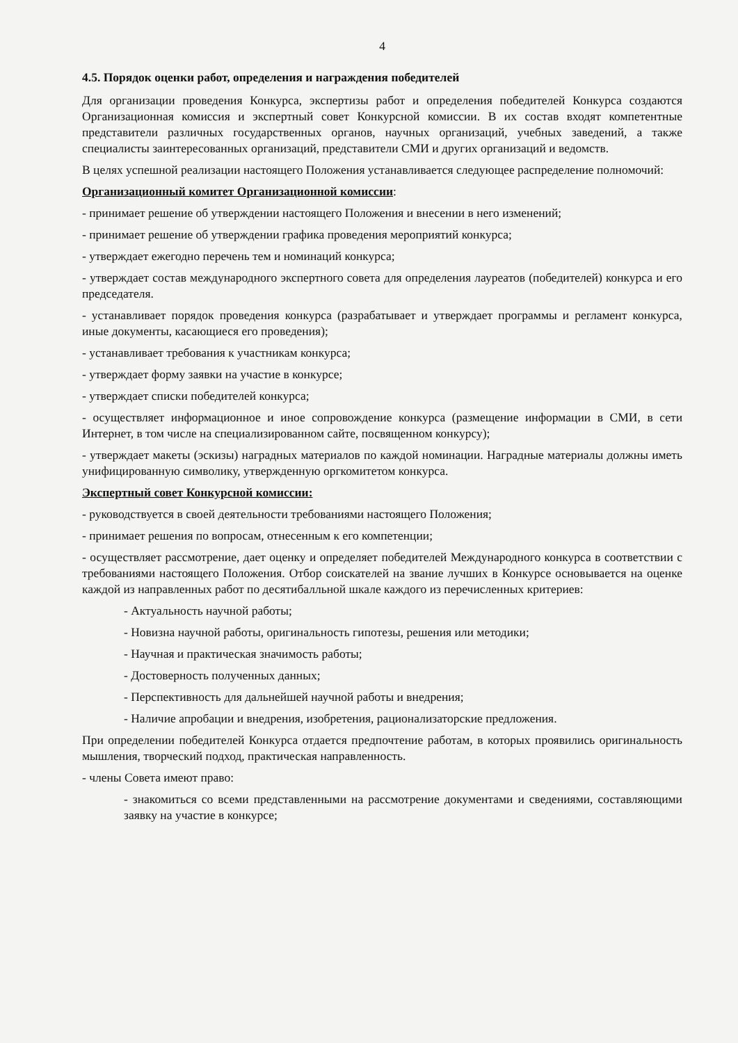4
4.5. Порядок оценки работ, определения и награждения победителей
Для организации проведения Конкурса, экспертизы работ и определения победителей Конкурса создаются Организационная комиссия и экспертный совет Конкурсной комиссии. В их состав входят компетентные представители различных государственных органов, научных организаций, учебных заведений, а также специалисты заинтересованных организаций, представители СМИ и других организаций и ведомств.
В целях успешной реализации настоящего Положения устанавливается следующее распределение полномочий:
Организационный комитет Организационной комиссии:
- принимает решение об утверждении настоящего Положения и внесении в него изменений;
- принимает решение об утверждении графика проведения мероприятий конкурса;
- утверждает ежегодно перечень тем и номинаций конкурса;
- утверждает состав международного экспертного совета для определения лауреатов (победителей) конкурса и его председателя.
- устанавливает порядок проведения конкурса (разрабатывает и утверждает программы и регламент конкурса, иные документы, касающиеся его проведения);
- устанавливает требования к участникам конкурса;
- утверждает форму заявки на участие в конкурсе;
- утверждает списки победителей конкурса;
- осуществляет информационное и иное сопровождение конкурса (размещение информации в СМИ, в сети Интернет, в том числе на специализированном сайте, посвященном конкурсу);
- утверждает макеты (эскизы) наградных материалов по каждой номинации. Наградные материалы должны иметь унифицированную символику, утвержденную оргкомитетом конкурса.
Экспертный совет Конкурсной комиссии:
- руководствуется в своей деятельности требованиями настоящего Положения;
- принимает решения по вопросам, отнесенным к его компетенции;
- осуществляет рассмотрение, дает оценку и определяет победителей Международного конкурса в соответствии с требованиями настоящего Положения. Отбор соискателей на звание лучших в Конкурсе основывается на оценке каждой из направленных работ по десятибалльной шкале каждого из перечисленных критериев:
- Актуальность научной работы;
- Новизна научной работы, оригинальность гипотезы, решения или методики;
- Научная и практическая значимость работы;
- Достоверность полученных данных;
- Перспективность для дальнейшей научной работы и внедрения;
- Наличие апробации и внедрения, изобретения, рационализаторские предложения.
При определении победителей Конкурса отдается предпочтение работам, в которых проявились оригинальность мышления, творческий подход, практическая направленность.
- члены Совета имеют право:
- знакомиться со всеми представленными на рассмотрение документами и сведениями, составляющими заявку на участие в конкурсе;